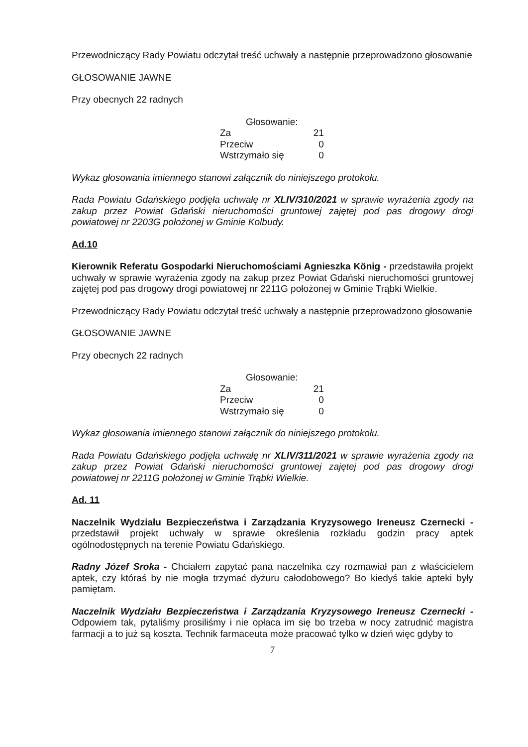Przewodniczący Rady Powiatu odczytał treść uchwały a następnie przeprowadzono głosowanie
GŁOSOWANIE JAWNE
Przy obecnych 22 radnych
| Głosowanie: | |
| Za | 21 |
| Przeciw | 0 |
| Wstrzymało się | 0 |
Wykaz głosowania imiennego stanowi załącznik do niniejszego protokołu.
Rada Powiatu Gdańskiego podjęła uchwałę nr XLIV/310/2021 w sprawie wyrażenia zgody na zakup przez Powiat Gdański nieruchomości gruntowej zajętej pod pas drogowy drogi powiatowej nr 2203G położonej w Gminie Kolbudy.
Ad.10
Kierownik Referatu Gospodarki Nieruchomościami Agnieszka König - przedstawiła projekt uchwały w sprawie wyrażenia zgody na zakup przez Powiat Gdański nieruchomości gruntowej zajętej pod pas drogowy drogi powiatowej nr 2211G położonej w Gminie Trąbki Wielkie.
Przewodniczący Rady Powiatu odczytał treść uchwały a następnie przeprowadzono głosowanie
GŁOSOWANIE JAWNE
Przy obecnych 22 radnych
| Głosowanie: | |
| Za | 21 |
| Przeciw | 0 |
| Wstrzymało się | 0 |
Wykaz głosowania imiennego stanowi załącznik do niniejszego protokołu.
Rada Powiatu Gdańskiego podjęła uchwałę nr XLIV/311/2021 w sprawie wyrażenia zgody na zakup przez Powiat Gdański nieruchomości gruntowej zajętej pod pas drogowy drogi powiatowej nr 2211G położonej w Gminie Trąbki Wielkie.
Ad. 11
Naczelnik Wydziału Bezpieczeństwa i Zarządzania Kryzysowego Ireneusz Czernecki - przedstawił projekt uchwały w sprawie określenia rozkładu godzin pracy aptek ogólnodostępnych na terenie Powiatu Gdańskiego.
Radny Józef Sroka - Chciałem zapytać pana naczelnika czy rozmawiał pan z właścicielem aptek, czy któraś by nie mogła trzymać dyżuru całodobowego? Bo kiedyś takie apteki były pamiętam.
Naczelnik Wydziału Bezpieczeństwa i Zarządzania Kryzysowego Ireneusz Czernecki - Odpowiem tak, pytaliśmy prosiliśmy i nie opłaca im się bo trzeba w nocy zatrudnić magistra farmacji a to już są koszta. Technik farmaceuta może pracować tylko w dzień więc gdyby to
7